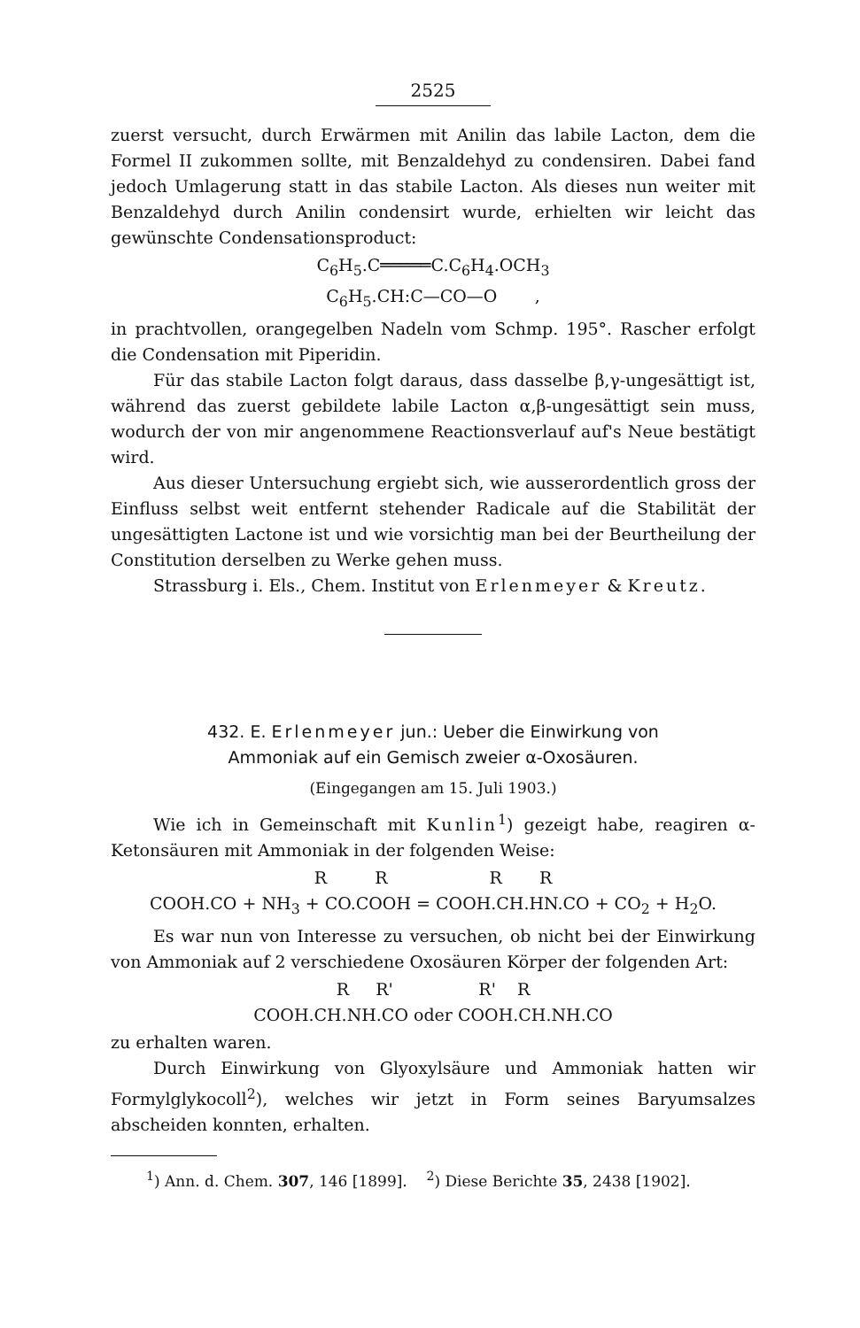2525
zuerst versucht, durch Erwärmen mit Anilin das labile Lacton, dem die Formel II zukommen sollte, mit Benzaldehyd zu condensiren. Dabei fand jedoch Umlagerung statt in das stabile Lacton. Als dieses nun weiter mit Benzaldehyd durch Anilin condensirt wurde, erhielten wir leicht das gewünschte Condensationsproduct:
C<sub>6</sub>H<sub>5</sub>.C═════C.C<sub>6</sub>H<sub>4</sub>.OCH<sub>3</sub>
C<sub>6</sub>H<sub>5</sub>.CH:C—CO—O ,
in prachtvollen, orangegelben Nadeln vom Schmp. 195°. Rascher erfolgt die Condensation mit Piperidin.
Für das stabile Lacton folgt daraus, dass dasselbe β,γ-ungesättigt ist, während das zuerst gebildete labile Lacton α,β-ungesättigt sein muss, wodurch der von mir angenommene Reactionsverlauf auf's Neue bestätigt wird.
Aus dieser Untersuchung ergiebt sich, wie ausserordentlich gross der Einfluss selbst weit entfernt stehender Radicale auf die Stabilität der ungesättigten Lactone ist und wie vorsichtig man bei der Beurtheilung der Constitution derselben zu Werke gehen muss.
Strassburg i. Els., Chem. Institut von Erlenmeyer & Kreutz.
432. E. Erlenmeyer jun.: Ueber die Einwirkung von
Ammoniak auf ein Gemisch zweier α-Oxosäuren.
(Eingegangen am 15. Juli 1903.)
Wie ich in Gemeinschaft mit Kunlin<sup>1</sup>) gezeigt habe, reagiren α-Ketonsäuren mit Ammoniak in der folgenden Weise:
R R R R
COOH.CO + NH<sub>3</sub> + CO.COOH = COOH.CH.HN.CO + CO<sub>2</sub> + H<sub>2</sub>O.
Es war nun von Interesse zu versuchen, ob nicht bei der Einwirkung von Ammoniak auf 2 verschiedene Oxosäuren Körper der folgenden Art:
R R' R' R
COOH.CH.NH.CO oder COOH.CH.NH.CO
zu erhalten waren.
Durch Einwirkung von Glyoxylsäure und Ammoniak hatten wir Formylglykocoll<sup>2</sup>), welches wir jetzt in Form seines Baryumsalzes abscheiden konnten, erhalten.
<sup>1</sup>) Ann. d. Chem. 307, 146 [1899]. <sup>2</sup>) Diese Berichte 35, 2438 [1902].